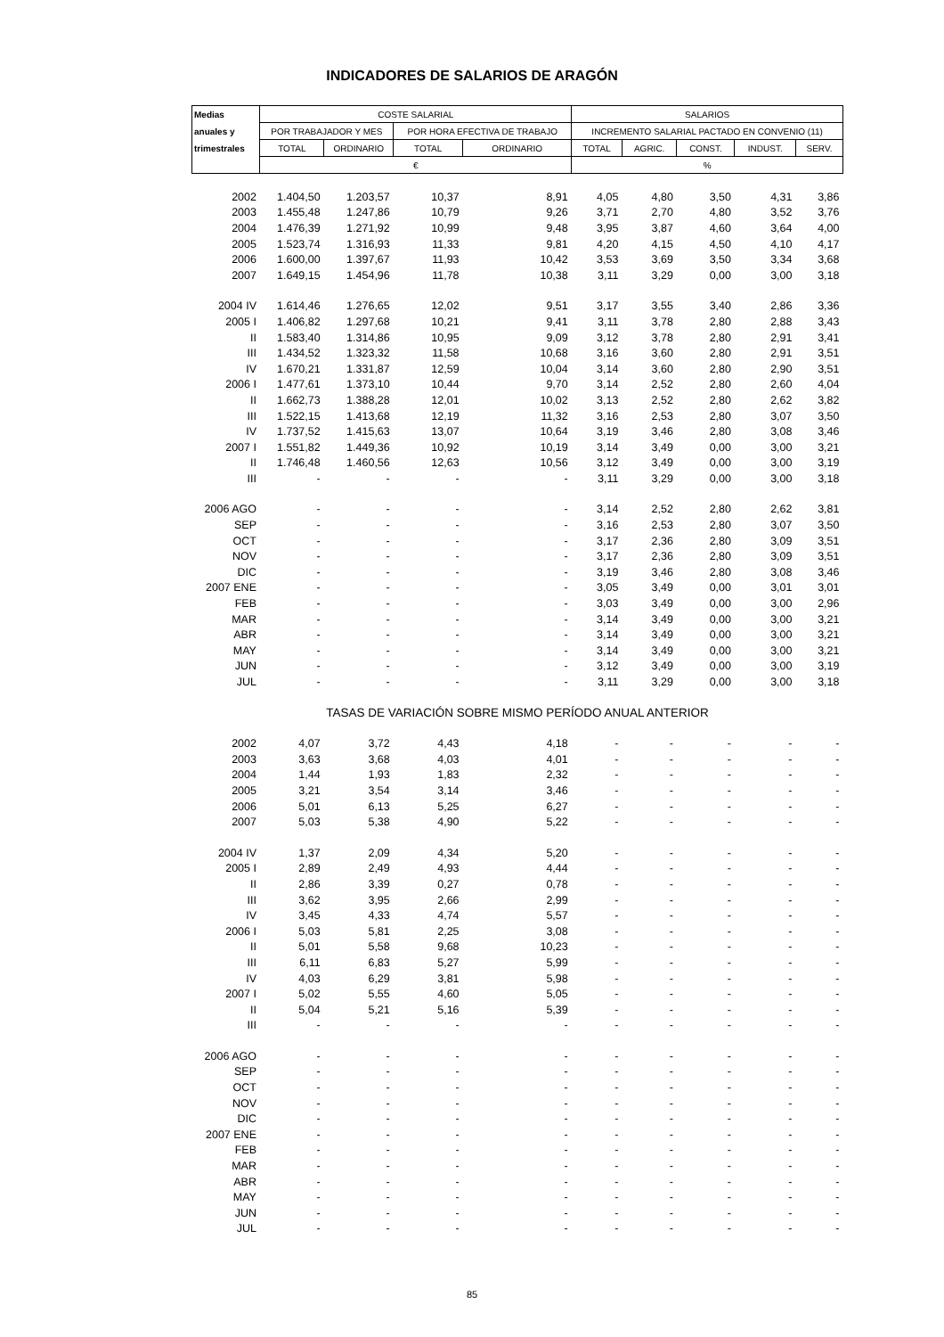INDICADORES DE SALARIOS DE ARAGÓN
| Medias | COSTE SALARIAL | | | | SALARIOS | | | | |
| --- | --- | --- | --- | --- | --- | --- | --- | --- | --- |
| anuales y | POR TRABAJADOR Y MES | | POR HORA EFECTIVA DE TRABAJO | | INCREMENTO SALARIAL PACTADO EN CONVENIO (11) | | | | |
| trimestrales | TOTAL | ORDINARIO | TOTAL | ORDINARIO | TOTAL | AGRIC. | CONST. | INDUST. | SERV. |
| | € | | | | % | | | | |
| 2002 | 1.404,50 | 1.203,57 | 10,37 | 8,91 | 4,05 | 4,80 | 3,50 | 4,31 | 3,86 |
| 2003 | 1.455,48 | 1.247,86 | 10,79 | 9,26 | 3,71 | 2,70 | 4,80 | 3,52 | 3,76 |
| 2004 | 1.476,39 | 1.271,92 | 10,99 | 9,48 | 3,95 | 3,87 | 4,60 | 3,64 | 4,00 |
| 2005 | 1.523,74 | 1.316,93 | 11,33 | 9,81 | 4,20 | 4,15 | 4,50 | 4,10 | 4,17 |
| 2006 | 1.600,00 | 1.397,67 | 11,93 | 10,42 | 3,53 | 3,69 | 3,50 | 3,34 | 3,68 |
| 2007 | 1.649,15 | 1.454,96 | 11,78 | 10,38 | 3,11 | 3,29 | 0,00 | 3,00 | 3,18 |
| 2004 IV | 1.614,46 | 1.276,65 | 12,02 | 9,51 | 3,17 | 3,55 | 3,40 | 2,86 | 3,36 |
| 2005 I | 1.406,82 | 1.297,68 | 10,21 | 9,41 | 3,11 | 3,78 | 2,80 | 2,88 | 3,43 |
| II | 1.583,40 | 1.314,86 | 10,95 | 9,09 | 3,12 | 3,78 | 2,80 | 2,91 | 3,41 |
| III | 1.434,52 | 1.323,32 | 11,58 | 10,68 | 3,16 | 3,60 | 2,80 | 2,91 | 3,51 |
| IV | 1.670,21 | 1.331,87 | 12,59 | 10,04 | 3,14 | 3,60 | 2,80 | 2,90 | 3,51 |
| 2006 I | 1.477,61 | 1.373,10 | 10,44 | 9,70 | 3,14 | 2,52 | 2,80 | 2,60 | 4,04 |
| II | 1.662,73 | 1.388,28 | 12,01 | 10,02 | 3,13 | 2,52 | 2,80 | 2,62 | 3,82 |
| III | 1.522,15 | 1.413,68 | 12,19 | 11,32 | 3,16 | 2,53 | 2,80 | 3,07 | 3,50 |
| IV | 1.737,52 | 1.415,63 | 13,07 | 10,64 | 3,19 | 3,46 | 2,80 | 3,08 | 3,46 |
| 2007 I | 1.551,82 | 1.449,36 | 10,92 | 10,19 | 3,14 | 3,49 | 0,00 | 3,00 | 3,21 |
| II | 1.746,48 | 1.460,56 | 12,63 | 10,56 | 3,12 | 3,49 | 0,00 | 3,00 | 3,19 |
| III | - | - | - | - | 3,11 | 3,29 | 0,00 | 3,00 | 3,18 |
| 2006 AGO | - | - | - | - | 3,14 | 2,52 | 2,80 | 2,62 | 3,81 |
| SEP | - | - | - | - | 3,16 | 2,53 | 2,80 | 3,07 | 3,50 |
| OCT | - | - | - | - | 3,17 | 2,36 | 2,80 | 3,09 | 3,51 |
| NOV | - | - | - | - | 3,17 | 2,36 | 2,80 | 3,09 | 3,51 |
| DIC | - | - | - | - | 3,19 | 3,46 | 2,80 | 3,08 | 3,46 |
| 2007 ENE | - | - | - | - | 3,05 | 3,49 | 0,00 | 3,01 | 3,01 |
| FEB | - | - | - | - | 3,03 | 3,49 | 0,00 | 3,00 | 2,96 |
| MAR | - | - | - | - | 3,14 | 3,49 | 0,00 | 3,00 | 3,21 |
| ABR | - | - | - | - | 3,14 | 3,49 | 0,00 | 3,00 | 3,21 |
| MAY | - | - | - | - | 3,14 | 3,49 | 0,00 | 3,00 | 3,21 |
| JUN | - | - | - | - | 3,12 | 3,49 | 0,00 | 3,00 | 3,19 |
| JUL | - | - | - | - | 3,11 | 3,29 | 0,00 | 3,00 | 3,18 |
| TASAS DE VARIACIÓN SOBRE MISMO PERÍODO ANUAL ANTERIOR | | | | | | | | | |
| 2002 | 4,07 | 3,72 | 4,43 | 4,18 | - | - | - | - | - |
| 2003 | 3,63 | 3,68 | 4,03 | 4,01 | - | - | - | - | - |
| 2004 | 1,44 | 1,93 | 1,83 | 2,32 | - | - | - | - | - |
| 2005 | 3,21 | 3,54 | 3,14 | 3,46 | - | - | - | - | - |
| 2006 | 5,01 | 6,13 | 5,25 | 6,27 | - | - | - | - | - |
| 2007 | 5,03 | 5,38 | 4,90 | 5,22 | - | - | - | - | - |
| 2004 IV | 1,37 | 2,09 | 4,34 | 5,20 | - | - | - | - | - |
| 2005 I | 2,89 | 2,49 | 4,93 | 4,44 | - | - | - | - | - |
| II | 2,86 | 3,39 | 0,27 | 0,78 | - | - | - | - | - |
| III | 3,62 | 3,95 | 2,66 | 2,99 | - | - | - | - | - |
| IV | 3,45 | 4,33 | 4,74 | 5,57 | - | - | - | - | - |
| 2006 I | 5,03 | 5,81 | 2,25 | 3,08 | - | - | - | - | - |
| II | 5,01 | 5,58 | 9,68 | 10,23 | - | - | - | - | - |
| III | 6,11 | 6,83 | 5,27 | 5,99 | - | - | - | - | - |
| IV | 4,03 | 6,29 | 3,81 | 5,98 | - | - | - | - | - |
| 2007 I | 5,02 | 5,55 | 4,60 | 5,05 | - | - | - | - | - |
| II | 5,04 | 5,21 | 5,16 | 5,39 | - | - | - | - | - |
| III | - | - | - | - | - | - | - | - | - |
| 2006 AGO | - | - | - | - | - | - | - | - | - |
| SEP | - | - | - | - | - | - | - | - | - |
| OCT | - | - | - | - | - | - | - | - | - |
| NOV | - | - | - | - | - | - | - | - | - |
| DIC | - | - | - | - | - | - | - | - | - |
| 2007 ENE | - | - | - | - | - | - | - | - | - |
| FEB | - | - | - | - | - | - | - | - | - |
| MAR | - | - | - | - | - | - | - | - | - |
| ABR | - | - | - | - | - | - | - | - | - |
| MAY | - | - | - | - | - | - | - | - | - |
| JUN | - | - | - | - | - | - | - | - | - |
| JUL | - | - | - | - | - | - | - | - | - |
85